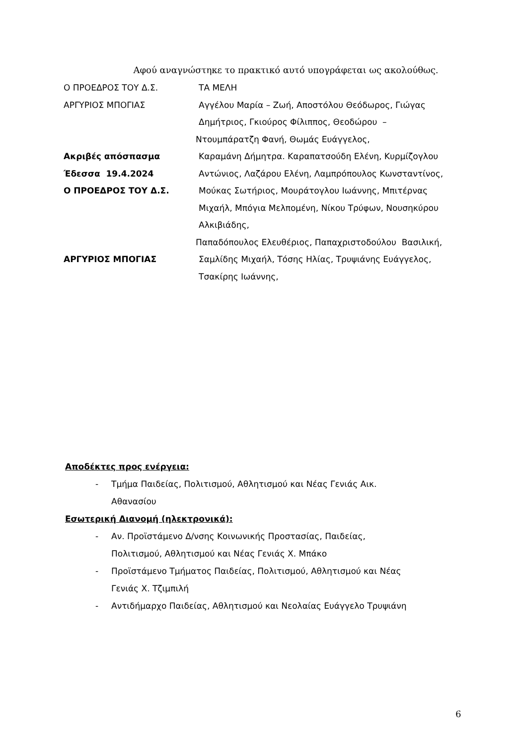Αφού αναγνώστηκε το πρακτικό αυτό υπογράφεται ως ακολούθως.
Ο ΠΡΟΕΔΡΟΣ ΤΟΥ Δ.Σ.
ΤΑ ΜΕΛΗ
ΑΡΓΥΡΙΟΣ ΜΠΟΓΙΑΣ
Αγγέλου Μαρία – Ζωή, Αποστόλου Θεόδωρος, Γιώγας
Δημήτριος, Γκιούρος Φίλιππος, Θεοδώρου –
Ντουμπάρατζη Φανή, Θωμάς Ευάγγελος,
Ακριβές απόσπασμα
Καραμάνη Δήμητρα. Καραπατσούδη Ελένη, Κυρμίζογλου
Έδεσσα 19.4.2024
Αντώνιος, Λαζάρου Ελένη, Λαμπρόπουλος Κωνσταντίνος,
Ο ΠΡΟΕΔΡΟΣ ΤΟΥ Δ.Σ.
Μούκας Σωτήριος, Μουράτογλου Ιωάννης, Μπιτέρνας
Μιχαήλ, Μπόγια Μελπομένη, Νίκου Τρύφων, Νουσηκύρου
Αλκιβιάδης,
Παπαδόπουλος Ελευθέριος, Παπαχριστοδούλου Βασιλική,
ΑΡΓΥΡΙΟΣ ΜΠΟΓΙΑΣ
Σαμλίδης Μιχαήλ, Τόσης Ηλίας, Τρυψιάνης Ευάγγελος,
Τσακίρης Ιωάννης,
Αποδέκτες προς ενέργεια:
- Τμήμα Παιδείας, Πολιτισμού, Αθλητισμού και Νέας Γενιάς Αικ.
Αθανασίου
Εσωτερική Διανομή (ηλεκτρονικά):
- Αν. Προϊστάμενο Δ/νσης Κοινωνικής Προστασίας, Παιδείας,
Πολιτισμού, Αθλητισμού και Νέας Γενιάς Χ. Μπάκο
- Προϊστάμενο Τμήματος Παιδείας, Πολιτισμού, Αθλητισμού και Νέας
Γενιάς Χ. Τζιμπιλή
- Αντιδήμαρχο Παιδείας, Αθλητισμού και Νεολαίας Ευάγγελο Τρυψιάνη
6